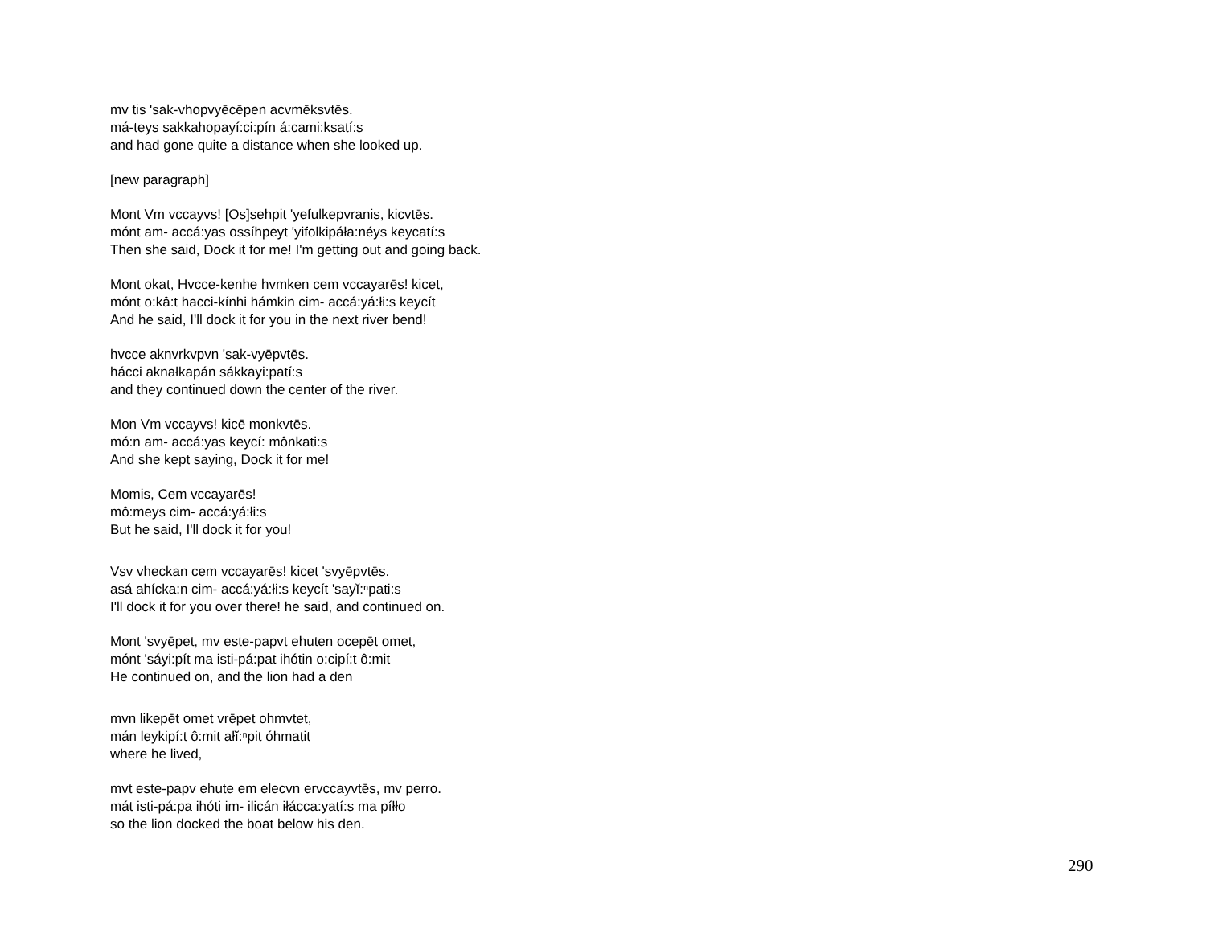mv tis 'sak-vhopvyēcēpen acvmēksvtēs.
má-teys sakkahopayí:ci:pín á:cami:ksatí:s
and had gone quite a distance when she looked up.
[new paragraph]
Mont Vm vccayvs! [Os]sehpit 'yefulkepvranis, kicvtēs.
mónt am- accá:yas ossíhpeyt 'yifolkipáła:néys keycatí:s
Then she said, Dock it for me! I'm getting out and going back.
Mont okat, Hvcce-kenhe hvmken cem vccayarēs! kicet,
mónt o:kâ:t hacci-kínhi hámkin cim- accá:yá:łi:s keycít
And he said, I'll dock it for you in the next river bend!
hvcce aknvrkvpvn 'sak-vyēpvtēs.
hácci aknałkapán sákkayi:patí:s
and they continued down the center of the river.
Mon Vm vccayvs! kicē monkvtēs.
mó:n am- accá:yas keycí: mônkati:s
And she kept saying, Dock it for me!
Momis, Cem vccayarēs!
mô:meys cim- accá:yá:łi:s
But he said, I'll dock it for you!
Vsv vheckan cem vccayarēs! kicet 'svyēpvtēs.
asá ahícka:n cim- accá:yá:łi:s keycít 'sayĭ:ⁿpati:s
I'll dock it for you over there! he said, and continued on.
Mont 'svyēpet, mv este-papvt ehuten ocepēt omet,
mónt 'sáyi:pít ma isti-pá:pat ihótin o:cipí:t ô:mit
He continued on, and the lion had a den
mvn likepēt omet vrēpet ohmvtet,
mán leykipí:t ô:mit ałĭ:ⁿpit óhmatit
where he lived,
mvt este-papv ehute em elecvn ervccayvtēs, mv perro.
mát isti-pá:pa ihóti im- ilicán iłácca:yatí:s ma píłło
so the lion docked the boat below his den.
290